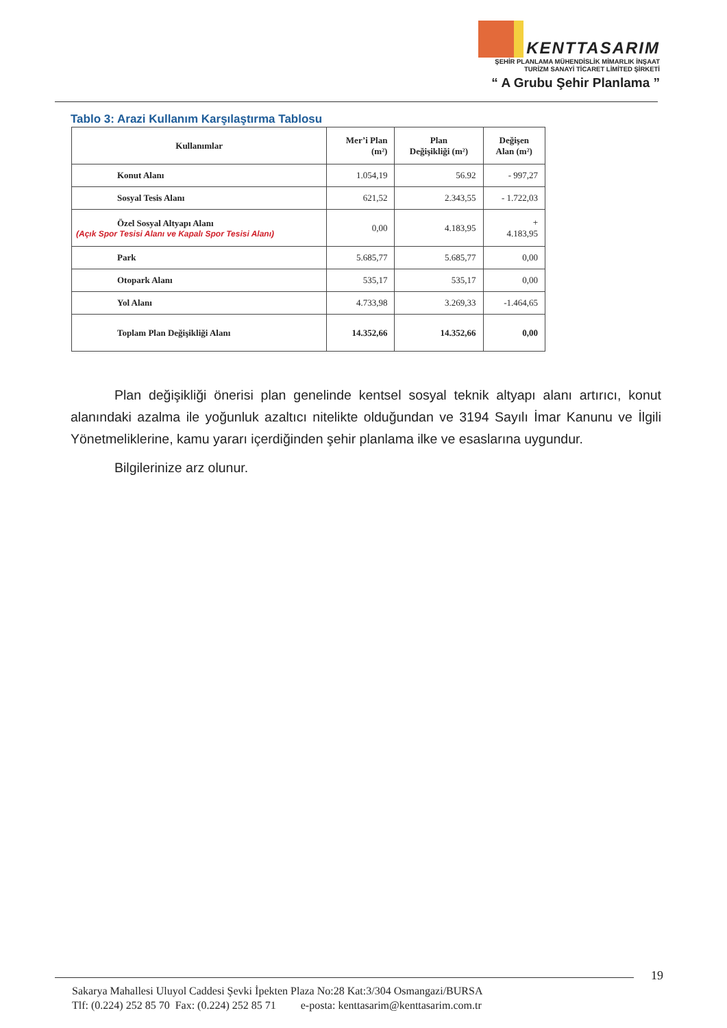KENTTASARIM
ŞEHİR PLANLAMA MÜHENDİSLİK MİMARLIK İNŞAAT
TURİZM SANAYİ TİCARET LİMİTED ŞİRKETİ
“ A Grubu Şehir Planlama ”
Tablo 3: Arazi Kullanım Karşılaştırma Tablosu
| Kullanımlar | Mer’i Plan (m²) | Plan Değişikliği (m²) | Değişen Alan (m²) |
| --- | --- | --- | --- |
| Konut Alanı | 1.054,19 | 56.92 | - 997,27 |
| Sosyal Tesis Alanı | 621,52 | 2.343,55 | - 1.722,03 |
| Özel Sosyal Altyapı Alanı (Açık Spor Tesisi Alanı ve Kapalı Spor Tesisi Alanı) | 0,00 | 4.183,95 | + 4.183,95 |
| Park | 5.685,77 | 5.685,77 | 0,00 |
| Otopark Alanı | 535,17 | 535,17 | 0,00 |
| Yol Alanı | 4.733,98 | 3.269,33 | -1.464,65 |
| Toplam Plan Değişikliği Alanı | 14.352,66 | 14.352,66 | 0,00 |
Plan değişikliği önerisi plan genelinde kentsel sosyal teknik altyapı alanı artırıcı, konut alanındaki azalma ile yoğunluk azaltıcı nitelikte olduğundan ve 3194 Sayılı İmar Kanunu ve İlgili Yönetmeliklerine, kamu yararı içerdiğinden şehir planlama ilke ve esaslarına uygundur.
Bilgilerinize arz olunur.
19
Sakarya Mahallesi Uluyol Caddesi Şevki İpekten Plaza No:28 Kat:3/304 Osmangazi/BURSA
Tlf: (0.224) 252 85 70 Fax: (0.224) 252 85 71 e-posta: kenttasarim@kenttasarim.com.tr